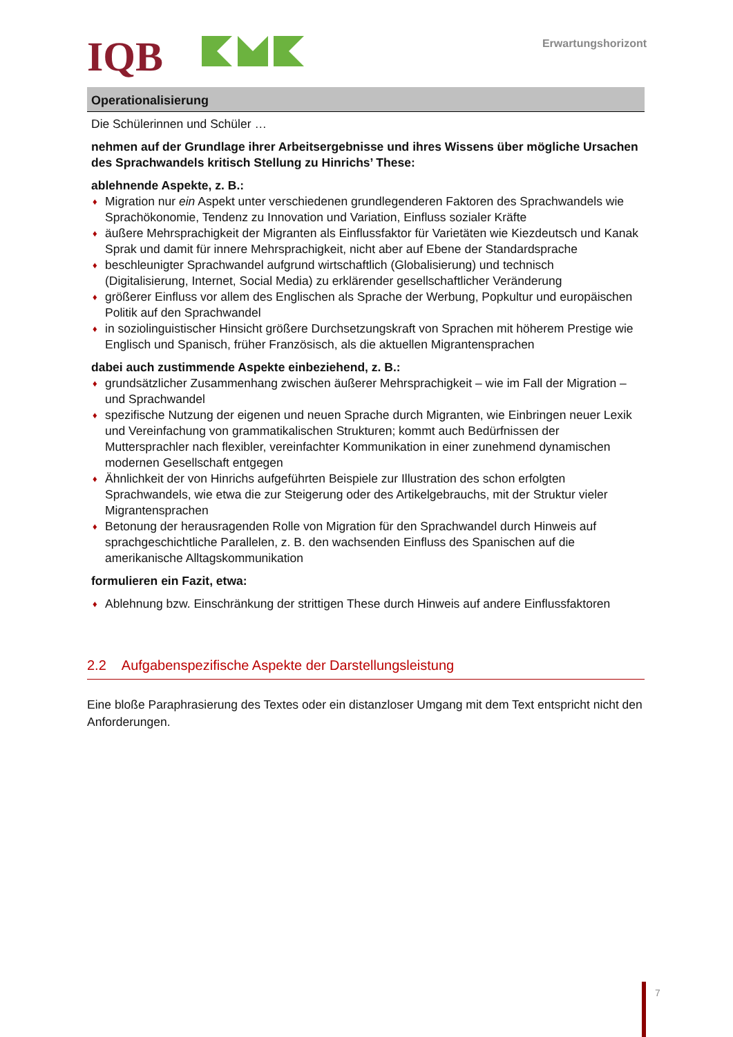IQB Erwartungshorizont
| Operationalisierung |
| --- |
| Die Schülerinnen und Schüler … nehmen auf der Grundlage ihrer Arbeitsergebnisse und ihres Wissens über mögliche Ursachen des Sprachwandels kritisch Stellung zu Hinrichs’ These: ablehnende Aspekte, z. B.: ♦ Migration nur ein Aspekt unter verschiedenen grundlegenderen Faktoren des Sprachwandels wie Sprachökonomie, Tendenz zu Innovation und Variation, Einfluss sozialer Kräfte ♦ äußere Mehrsprachigkeit der Migranten als Einflussfaktor für Varietäten wie Kiezdeutsch und Kanak Sprak und damit für innere Mehrsprachigkeit, nicht aber auf Ebene der Standardsprache ♦ beschleunigter Sprachwandel aufgrund wirtschaftlich (Globalisierung) und technisch (Digitalisierung, Internet, Social Media) zu erklärender gesellschaftlicher Veränderung ♦ größerer Einfluss vor allem des Englischen als Sprache der Werbung, Popkultur und europäischen Politik auf den Sprachwandel ♦ in soziolinguistischer Hinsicht größere Durchsetzungskraft von Sprachen mit höherem Prestige wie Englisch und Spanisch, früher Französisch, als die aktuellen Migrantensprachen dabei auch zustimmende Aspekte einbeziehend, z. B.: ♦ grundsätzlicher Zusammenhang zwischen äußerer Mehrsprachigkeit – wie im Fall der Migration – und Sprachwandel ♦ spezifische Nutzung der eigenen und neuen Sprache durch Migranten, wie Einbringen neuer Lexik und Vereinfachung von grammatikalischen Strukturen; kommt auch Bedürfnissen der Muttersprachler nach flexibler, vereinfachter Kommunikation in einer zunehmend dynamischen modernen Gesellschaft entgegen ♦ Ähnlichkeit der von Hinrichs aufgeführten Beispiele zur Illustration des schon erfolgten Sprachwandels, wie etwa die zur Steigerung oder des Artikelgebrauchs, mit der Struktur vieler Migrantensprachen ♦ Betonung der herausragenden Rolle von Migration für den Sprachwandel durch Hinweis auf sprachgeschichtliche Parallelen, z. B. den wachsenden Einfluss des Spanischen auf die amerikanische Alltagskommunikation formulieren ein Fazit, etwa: ♦ Ablehnung bzw. Einschränkung der strittigen These durch Hinweis auf andere Einflussfaktoren |
2.2 Aufgabenspezifische Aspekte der Darstellungsleistung
Eine bloße Paraphrasierung des Textes oder ein distanzloser Umgang mit dem Text entspricht nicht den Anforderungen.
7